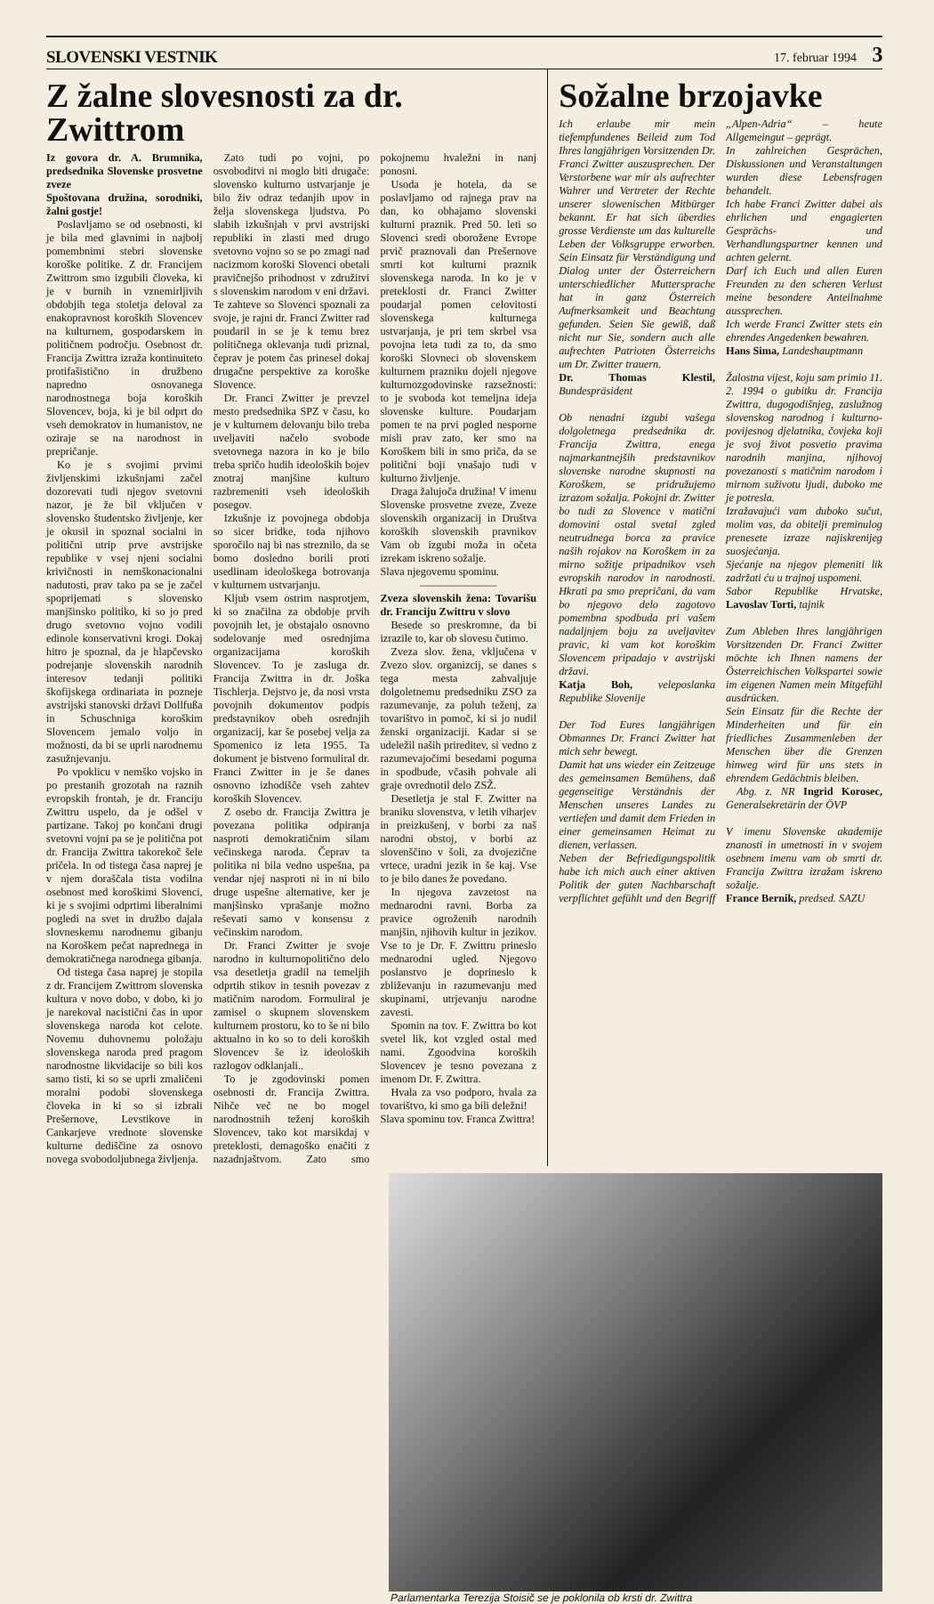SLOVENSKI VESTNIK 17. februar 1994 3
Z žalne slovesnosti za dr. Zwittrom
Iz govora dr. A. Brumnika, predsednika Slovenske prosvetne zveze
Spoštovana družina, sorodniki, žalni gostje!
Poslavljamo se od osebnosti, ki je bila med glavnimi in najbolj pomembnimi stebri slovenske koroške politike. Z dr. Francijem Zwittrom smo izgubili človeka, ki je v burnih in vznemirljivih obdobjih tega stoletja deloval za enakopravnost koroških Slovencev na kulturnem, gospodarskem in političnem področju. Osebnost dr. Francija Zwittra izraža kontinuiteto protifašistično in družbeno napredno osnovanega narodnostnega boja koroških Slovencev, boja, ki je bil odprt do vseh demokratov in humanistov, ne oziraje se na narodnost in prepričanje.
Ko je s svojimi prvimi življenskimi izkušnjami začel dozorevati tudi njegov svetovni nazor, je že bil vključen v slovensko študentsko življenje, ker je okusil in spoznal socialni in politični utrip prve avstrijske republike v vsej njeni socialni krivičnosti in nemškonacionalni nadutosti, prav tako pa se je začel spoprijemati s slovensko manjšinsko politiko, ki so jo pred drugo svetovno vojno vodili edinole konservativni krogi. Dokaj hitro je spoznal, da je hlapčevsko podrejanje slovenskih narodnih interesov tedanji politiki škofijskega ordinariata in pozneje avstrijski stanovski državi Dollfußa in Schuschniga koroškim Slovencem jemalo voljo in možnosti, da bi se uprli narodnemu zasužnjevanju.
Po vpoklicu v nemško vojsko in po prestanih grozotah na raznih evropskih frontah, je dr. Franciju Zwittru uspelo, da je odšel v partizane. Takoj po končani drugi svetovni vojni pa se je politična pot dr. Francija Zwittra takorekoč šele pričela. In od tistega časa naprej je v njem doraščala tista vodilna osebnost med koroškimi Slovenci, ki je s svojimi odprtimi liberalnimi pogledi na svet in družbo dajala slovneskemu narodnemu gibanju na Koroškem pečat naprednega in demokratičnega narodnega gibanja.
Od tistega časa naprej je stopila z dr. Francijem Zwittrom slovenska kultura v novo dobo, v dobo, ki jo je narekoval nacistični čas in upor slovenskega naroda kot celote. Novemu duhovnemu položaju slovenskega naroda pred pragom narodnostne likvidacije so bili kos samo tisti, ki so se uprli zmaličeni moralni podobi slovenskega človeka in ki so si izbrali Prešernove, Levstikove in Cankarjeve vrednote slovenske kulturne dediščine za osnovo novega svobodoljubnega življenja.
Zato tudi po vojni, po osvoboditvi ni moglo biti drugače: slovensko kulturno ustvarjanje je bilo živ odraz tedanjih upov in želja slovenskega ljudstva. Po slabih izkušnjah v prvi avstrijski republiki in zlasti med drugo svetovno vojno so se po zmagi nad nacizmom koroški Slovenci obetali pravičnejšo prihodnost v združitvi s slovenskim narodom v eni državi. Te zahteve so Slovenci spoznali za svoje, je rajni dr. Franci Zwitter rad poudaril in se je k temu brez političnega oklevanja tudi priznal, čeprav je potem čas prinesel dokaj drugačne perspektive za koroške Slovence.
Dr. Franci Zwitter je prevzel mesto predsednika SPZ v času, ko je v kulturnem delovanju bilo treba uveljaviti načelo svobode svetovnega nazora in ko je bilo treba spričo hudih ideoloških bojev znotraj manjšine kulturo razbremeniti vseh ideoloških posegov.
Izkušnje iz povojnega obdobja so sicer bridke, toda njihovo sporočilo naj bi nas streznilo, da se bomo dosledno borili proti usedlinam ideološkega botrovanja v kulturnem ustvarjanju.
Kljub vsem ostrim nasprotjem, ki so značilna za obdobje prvih povojnih let, je obstajalo osnovno sodelovanje med osrednjima organizacijama koroških Slovencev. To je zasluga dr. Francija Zwittra in dr. Joška Tischlerja. Dejstvo je, da nosi vrsta povojnih dokumentov podpis predstavnikov obeh osrednjih organizacij, kar še posebej velja za Spomenico iz leta 1955. Ta dokument je bistveno formuliral dr. Franci Zwitter in je še danes osnovno izhodišče vseh zahtev koroških Slovencev.
Z osebo dr. Francija Zwittra je povezana politika odpiranja nasproti demokratičnim silam večinskega naroda. Čeprav ta politika ni bila vedno uspešna, pa vendar njej nasproti ni in ni bilo druge uspešne alternative, ker je manjšinsko vprašanje možno reševati samo v konsensu z večinskim narodom.
Dr. Franci Zwitter je svoje narodno in kulturnopolitično delo vsa desetletja gradil na temeljih odprtih stikov in tesnih povezav z matičnim narodom. Formuliral je zamisel o skupnem slovenskem kulturnem prostoru, ko to še ni bilo aktualno in ko so to deli koroških Slovencev še iz ideoloških razlogov odklanjali..
To je zgodovinski pomen osebnosti dr. Francija Zwittra. Nihče več ne bo mogel narodnostnih teženj koroških Slovencev, tako kot marsikdaj v preteklosti, demagoško enačiti z nazadnjaštvom. Zato smo pokojnemu hvaležni in nanj ponosni.
Usoda je hotela, da se poslavljamo od rajnega prav na dan, ko obhajamo slovenski kulturni praznik. Pred 50. leti so Slovenci sredi oborožene Evrope prvič praznovali dan Prešernove smrti kot kulturni praznik slovenskega naroda. In ko je v preteklosti dr. Franci Zwitter poudarjal pomen celovitosti slovenskega kulturnega ustvarjanja, je pri tem skrbel vsa povojna leta tudi za to, da smo koroški Slovneci ob slovenskem kulturnem prazniku dojeli njegove kulturnozgodovinske razsežnosti: to je svoboda kot temeljna ideja slovenske kulture. Poudarjam pomen te na prvi pogled nesporne misli prav zato, ker smo na Koroškem bili in smo priča, da se politični boji vnašajo tudi v kulturno življenje.
Draga žalujoča družina! V imenu Slovenske prosvetne zveze, Zveze slovenskih organizacij in Društva koroških slovenskih pravnikov Vam ob izgubi moža in očeta izrekam iskreno sožalje.
Slava njegovemu spominu.
———————
Zveza slovenskih žena: Tovarišu dr. Franciju Zwittru v slovo
Besede so preskromne, da bi izrazile to, kar ob slovesu čutimo.
Zveza slov. žena, vključena v Zvezo slov. organizcij, se danes s tega mesta zahvaljuje dolgoletnemu predsedniku ZSO za razumevanje, za poluh teženj, za tovarištvo in pomoč, ki si jo nudil ženski organizaciji. Kadar si se udeležil naših prireditev, si vedno z razumevajočimi besedami poguma in spodbude, včasih pohvale ali graje ovrednotil delo ZSŽ.
Desetletja je stal F. Zwitter na braniku slovenstva, v letih viharjev in preizkušenj, v borbi za naš narodni obstoj, v borbi az slovenščino v šoli, za dvojezične vrtece, uradni jezik in še kaj. Vse to je bilo danes že povedano.
In njegova zavzetost na mednarodni ravni. Borba za pravice ogroženih narodnih manjšin, njihovih kultur in jezikov. Vse to je Dr. F. Zwittru prineslo mednarodni ugled. Njegovo poslanstvo je doprineslo k zbliževanju in razumevanju med skupinami, utrjevanju narodne zavesti.
Spomin na tov. F. Zwittra bo kot svetel lik, kot vzgled ostal med nami. Zgoodvina koroških Slovencev je tesno povezana z imenom Dr. F. Zwittra.
Hvala za vso podporo, hvala za tovarištvo, ki smo ga bili deležni!
Slava spominu tov. Franca Zwittra!
Sožalne brzojavke
Ich erlaube mir mein tiefempfundenes Beileid zum Tod Ihres langjährigen Vorsitzenden Dr. Franci Zwitter auszusprechen. Der Verstorbene war mir als aufrechter Wahrer und Vertreter der Rechte unserer slowenischen Mitbürger bekannt. Er hat sich überdies grosse Verdienste um das kulturelle Leben der Volksgruppe erworben. Sein Einsatz für Verständigung und Dialog unter der Österreichern unterschiedlicher Muttersprache hat in ganz Österreich Aufmerksamkeit und Beachtung gefunden. Seien Sie gewiß, daß nicht nur Sie, sondern auch alle aufrechten Patrioten Österreichs um Dr. Zwitter trauern.
Dr. Thomas Klestil, Bundespräsident
Ob nenadni izgubi vašega dolgoletnega predsednika dr. Francija Zwittra, enega najmarkantnejših predstavnikov slovenske narodne skupnosti na Koroškem, se pridružujemo izrazom sožalja. Pokojni dr. Zwitter bo tudi za Slovence v matični domovini ostal svetal zgled neutrudnega borca za pravice naših rojakov na Koroškem in za mirno sožitje pripadnikov vseh evropskih narodov in narodnosti. Hkrati pa smo prepričani, da vam bo njegovo delo zagotovo pomembna spodbuda pri vašem nadaljnjem boju za uveljavitev pravic, ki vam kot koroškim Slovencem pripadajo v avstrijski državi.
Katja Boh, veleposlanka Republike Slovenije
Der Tod Eures langjährigen Obmannes Dr. Franci Zwitter hat mich sehr bewegt.
Damit hat uns wieder ein Zeitzeuge des gemeinsamen Bemühens, daß gegenseitige Verständnis der Menschen unseres Landes zu vertiefen und damit dem Frieden in einer gemeinsamen Heimat zu dienen, verlassen.
Neben der Befriedigungspolitik habe ich mich auch einer aktiven Politik der guten Nachbarschaft verpflichtet gefühlt und den Begriff „Alpen-Adria“ – heute Allgemeingut – geprägt.
In zahlreichen Gesprächen, Diskussionen und Veranstaltungen wurden diese Lebensfragen behandelt.
Ich habe Franci Zwitter dabei als ehrlichen und engagierten Gesprächs- und Verhandlungspartner kennen und achten gelernt.
Darf ich Euch und allen Euren Freunden zu den scheren Verlust meine besondere Anteilnahme aussprechen.
Ich werde Franci Zwitter stets ein ehrendes Angedenken bewahren.
Hans Sima, Landeshauptmann
Žalostna vijest, koju sam primio 11. 2. 1994 o gubitku dr. Francija Zwittra, dugogodišnjeg, zaslužnog slovenskog narodnog i kulturno-povijesnog djelatnika, čovjeka koji je svoj život posvetio pravima narodnih manjina, njihovoj povezanosti s matičnim narodom i mirnom suživotu ljudi, duboko me je potresla.
Izražavajući vam duboko sučut, molim vas, da obitelji preminulog prenesete izraze najiskrenijeg suosjećanja.
Sjećanje na njegov plemeniti lik zadržati ću u trajnoj uspomeni.
Sabor Republike Hrvatske, Lavoslav Torti, tajnik
Zum Ableben Ihres langjährigen Vorsitzenden Dr. Franci Zwitter möchte ich Ihnen namens der Österreichischen Volkspartei sowie im eigenen Namen mein Mitgefühl ausdrücken.
Sein Einsatz für die Rechte der Minderheiten und für ein friedliches Zusammenleben der Menschen über die Grenzen hinweg wird für uns stets in ehrendem Gedächtnis bleiben.
Abg. z. NR Ingrid Korosec, Generalsekretärin der ÖVP
V imenu Slovenske akademije znanosti in umetnosti in v svojem osebnem imenu vam ob smrti dr. Francija Zwittra izražam iskreno sožalje.
France Bernik, predsed. SAZU
Parlamentarka Terezija Stoisič se je poklonila ob krsti dr. Zwittra